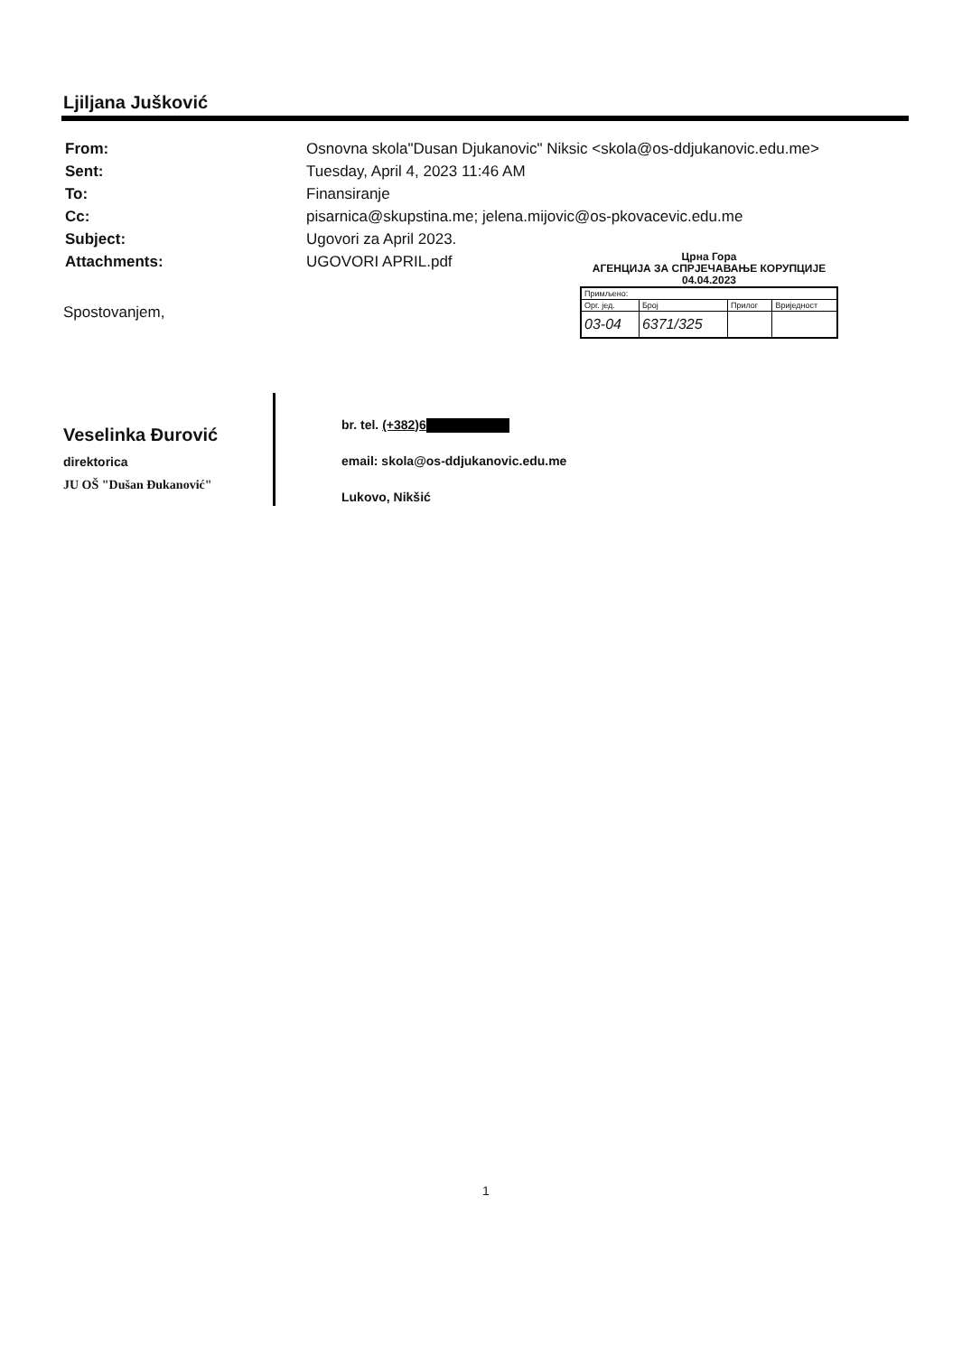Ljiljana Jušković
| From: | Osnovna skola"Dusan Djukanovic" Niksic <skola@os-ddjukanovic.edu.me> |
| Sent: | Tuesday, April 4, 2023 11:46 AM |
| To: | Finansiranje |
| Cc: | pisarnica@skupstina.me; jelena.mijovic@os-pkovacevic.edu.me |
| Subject: | Ugovori za April 2023. |
| Attachments: | UGOVORI APRIL.pdf |
Црна Гора
АГЕНЦИЈА ЗА СПРЈЕЧАВАЊЕ КОРУПЦИЈЕ
04.04.2023
| Примљено: | | | |
| Орг. јед. | Број | Прилог | Вриједност |
| 03-04 | 6371/325 | | |
Spostovanjem,
Veselinka Đurović
direktorica
JU OŠ "Dušan Đukanović"
br. tel. (+382)6
email: skola@os-ddjukanovic.edu.me
Lukovo, Nikšić
1